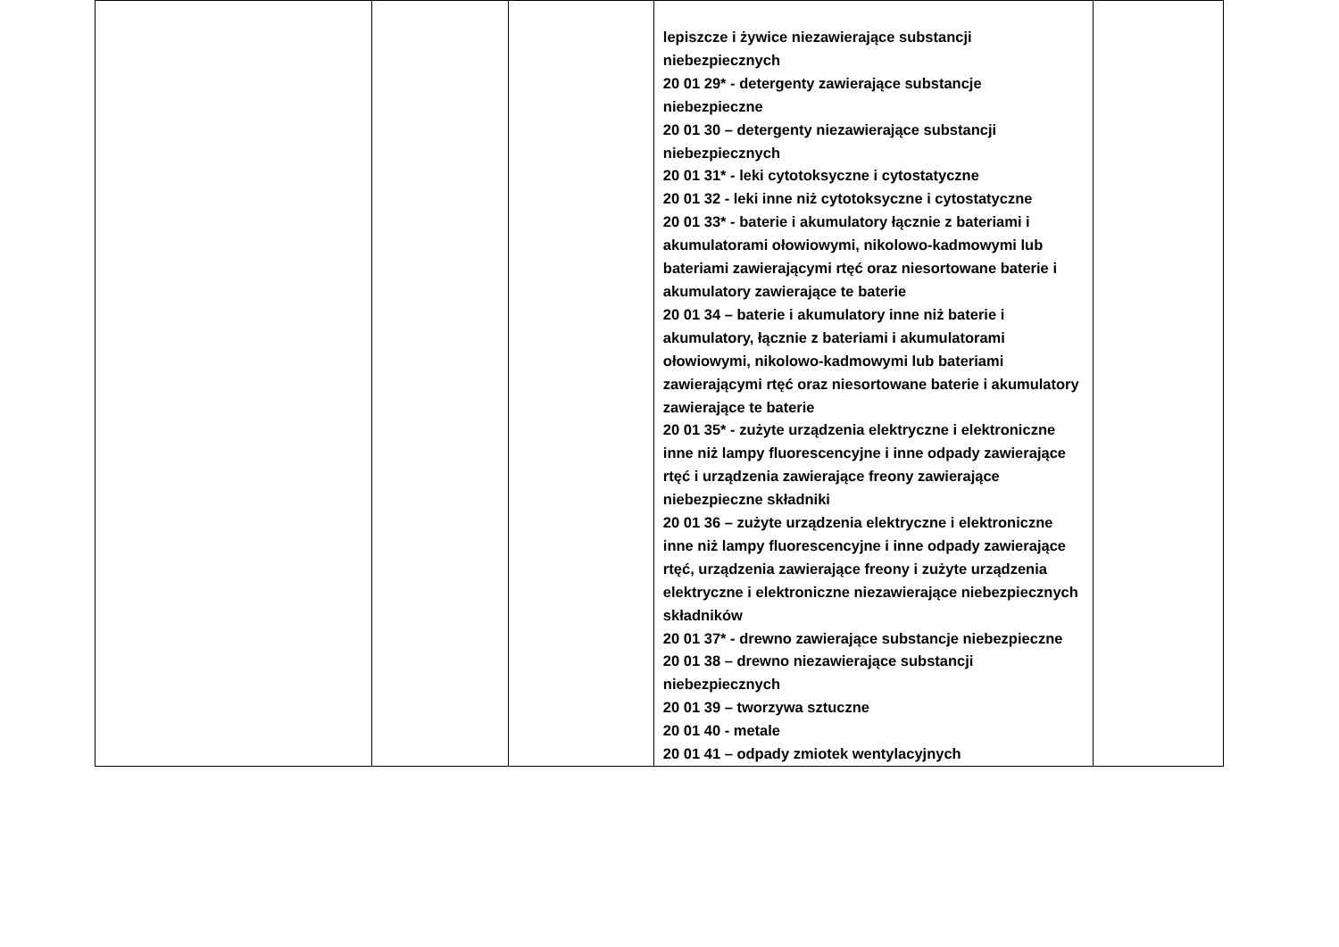| | | | lepiszcze i żywice niezawierające substancji niebezpiecznych 20 01 29* - detergenty zawierające substancje niebezpieczne 20 01 30 – detergenty niezawierające substancji niebezpiecznych 20 01 31* - leki cytotoksyczne i cytostatyczne 20 01 32 - leki inne niż cytotoksyczne i cytostatyczne 20 01 33* - baterie i akumulatory łącznie z bateriami i akumulatorami ołowiowymi, nikolowo-kadmowymi lub bateriami zawierającymi rtęć oraz niesortowane baterie i akumulatory zawierające te baterie 20 01 34 – baterie i akumulatory inne niż baterie i akumulatory, łącznie z bateriami i akumulatorami ołowiowymi, nikolowo-kadmowymi lub bateriami zawierającymi rtęć oraz niesortowane baterie i akumulatory zawierające te baterie 20 01 35* - zużyte urządzenia elektryczne i elektroniczne inne niż lampy fluorescencyjne i inne odpady zawierające rtęć i urządzenia zawierające freony zawierające niebezpieczne składniki 20 01 36 – zużyte urządzenia elektryczne i elektroniczne inne niż lampy fluorescencyjne i inne odpady zawierające rtęć, urządzenia zawierające freony i zużyte urządzenia elektryczne i elektroniczne niezawierające niebezpiecznych składników 20 01 37* - drewno zawierające substancje niebezpieczne 20 01 38 – drewno niezawierające substancji niebezpiecznych 20 01 39 – tworzywa sztuczne 20 01 40 - metale 20 01 41 – odpady zmiotek wentylacyjnych | |